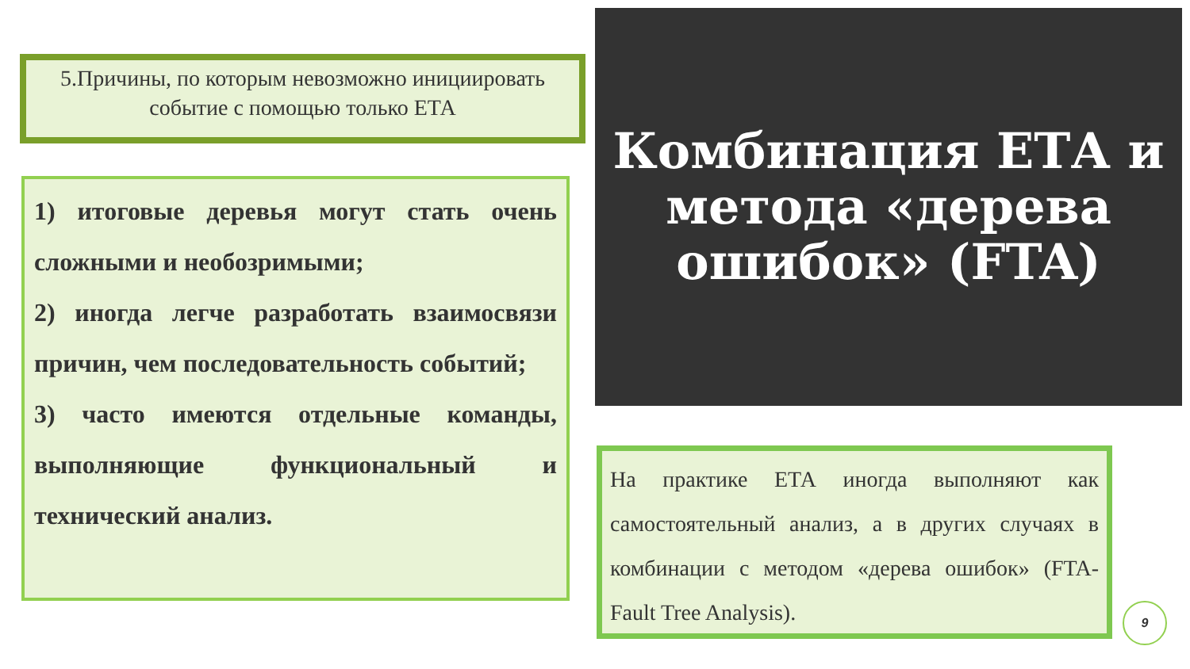5.Причины, по которым невозможно инициировать
событие с помощью только ЕТА
1) итоговые деревья могут стать очень сложными и необозримыми;
2) иногда легче разработать взаимосвязи причин, чем последовательность событий;
3) часто имеются отдельные команды, выполняющие функциональный и технический анализ.
Комбинация ЕТА и метода «дерева ошибок» (FTA)
На практике ЕТА иногда выполняют как самостоятельный анализ, а в других случаях в комбинации с методом «дерева ошибок» (FTA-Fault Tree Analysis).
9